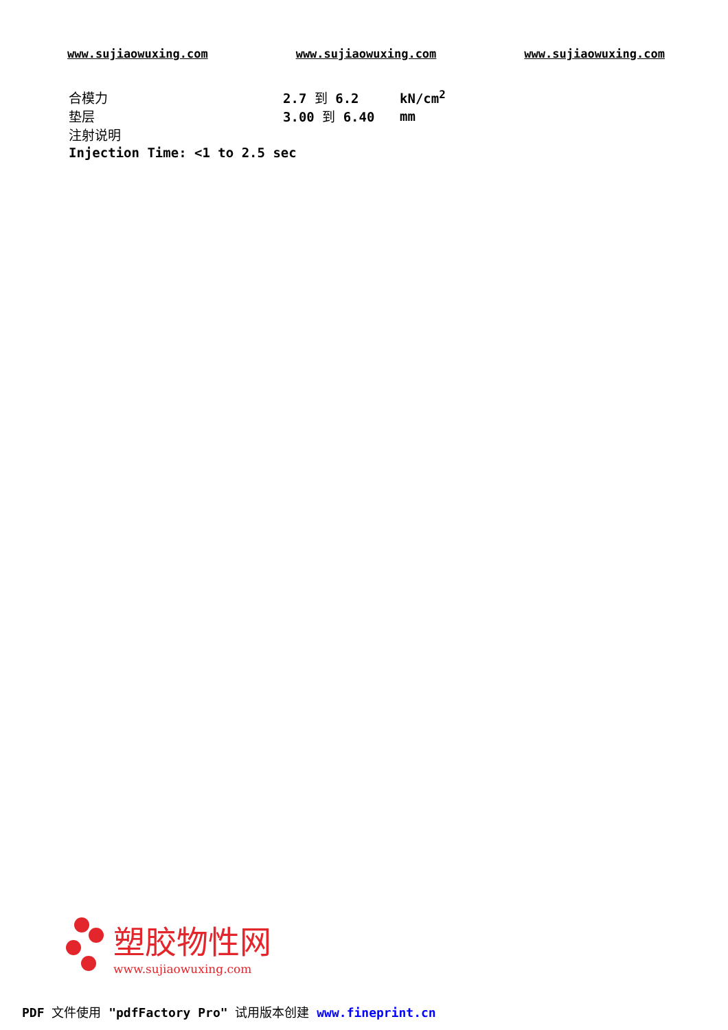www.sujiaowuxing.com www.sujiaowuxing.com www.sujiaowuxing.com
| 合模力 | 2.7 到 6.2 | kN/cm<sup>2</sup> |
| 垫层 | 3.00 到 6.40 | mm |
| 注射说明 | | |
| Injection Time: <1 to 2.5 sec | | |
塑胶物性网
www.sujiaowuxing.com
PDF 文件使用 "pdfFactory Pro" 试用版本创建 www.fineprint.cn